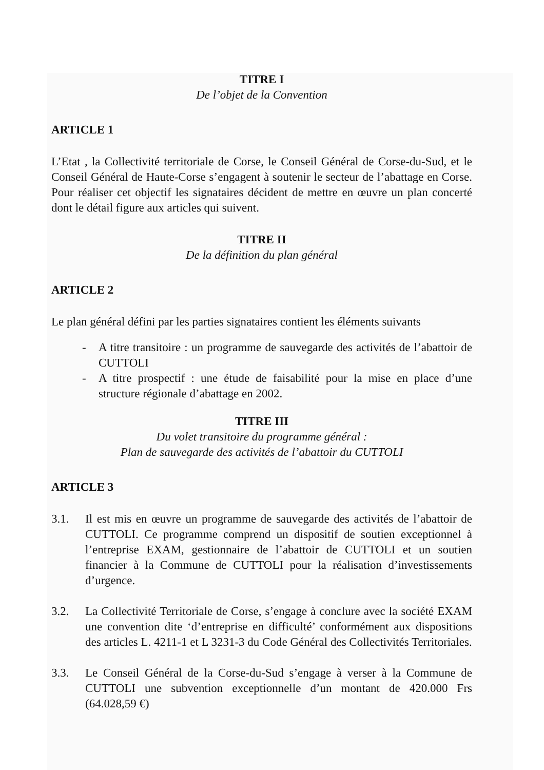TITRE I
De l’objet de la Convention
ARTICLE 1
L’Etat , la Collectivité territoriale de Corse, le Conseil Général de Corse-du-Sud, et le Conseil Général de Haute-Corse s’engagent à soutenir le secteur de l’abattage en Corse. Pour réaliser cet objectif les signataires décident de mettre en œuvre un plan concerté dont le détail figure aux articles qui suivent.
TITRE II
De la définition du plan général
ARTICLE 2
Le plan général défini par les parties signataires contient les éléments suivants
- A titre transitoire : un programme de sauvegarde des activités de l’abattoir de CUTTOLI
- A titre prospectif : une étude de faisabilité pour la mise en place d’une structure régionale d’abattage en 2002.
TITRE III
Du volet transitoire du programme général :
Plan de sauvegarde des activités de l’abattoir du CUTTOLI
ARTICLE 3
3.1. Il est mis en œuvre un programme de sauvegarde des activités de l’abattoir de CUTTOLI. Ce programme comprend un dispositif de soutien exceptionnel à l’entreprise EXAM, gestionnaire de l’abattoir de CUTTOLI et un soutien financier à la Commune de CUTTOLI pour la réalisation d’investissements d’urgence.
3.2. La Collectivité Territoriale de Corse, s’engage à conclure avec la société EXAM une convention dite ‘d’entreprise en difficulté’ conformément aux dispositions des articles L. 4211-1 et L 3231-3 du Code Général des Collectivités Territoriales.
3.3. Le Conseil Général de la Corse-du-Sud s’engage à verser à la Commune de CUTTOLI une subvention exceptionnelle d’un montant de 420.000 Frs (64.028,59 €)